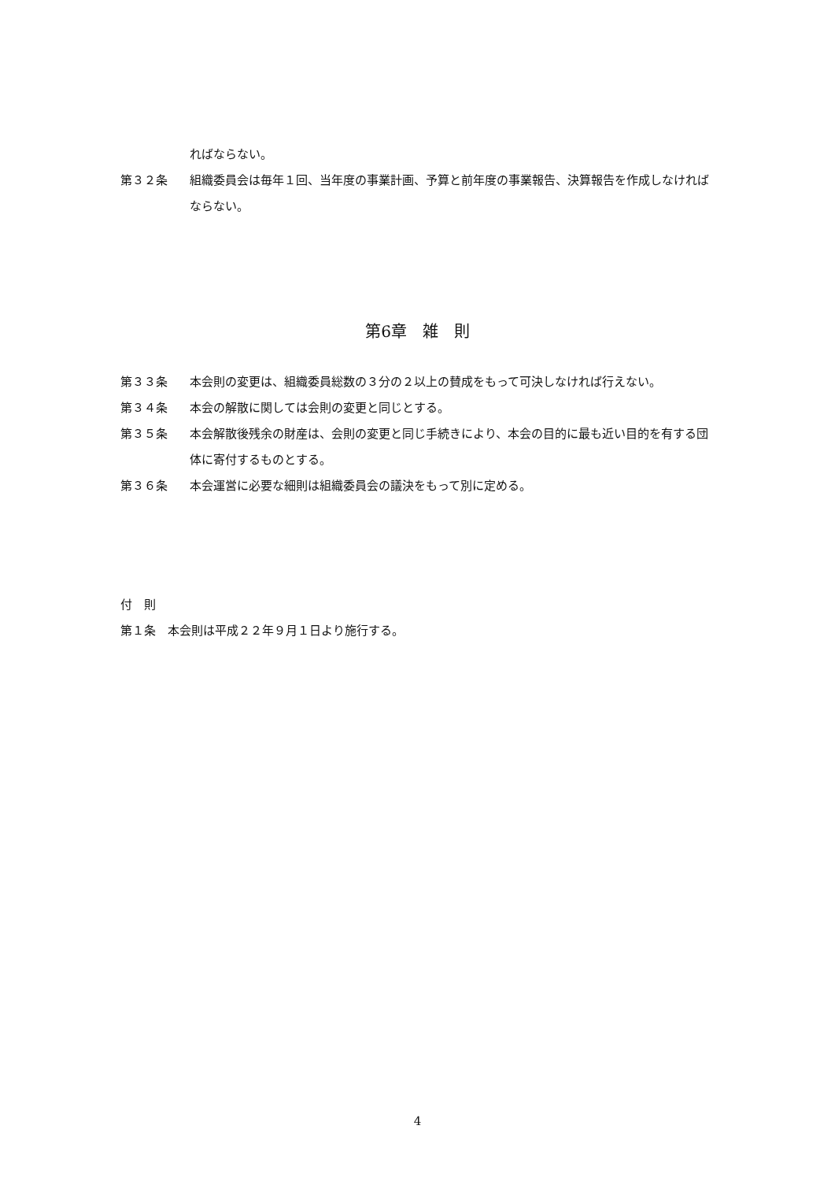ればならない。
第３２条 組織委員会は毎年１回、当年度の事業計画、予算と前年度の事業報告、決算報告を作成しなければならない。
第6章　雑　則
第３３条 本会則の変更は、組織委員総数の３分の２以上の賛成をもって可決しなければ行えない。
第３４条 本会の解散に関しては会則の変更と同じとする。
第３５条 本会解散後残余の財産は、会則の変更と同じ手続きにより、本会の目的に最も近い目的を有する団体に寄付するものとする。
第３６条 本会運営に必要な細則は組織委員会の議決をもって別に定める。
付　則
第１条　本会則は平成２２年９月１日より施行する。
4